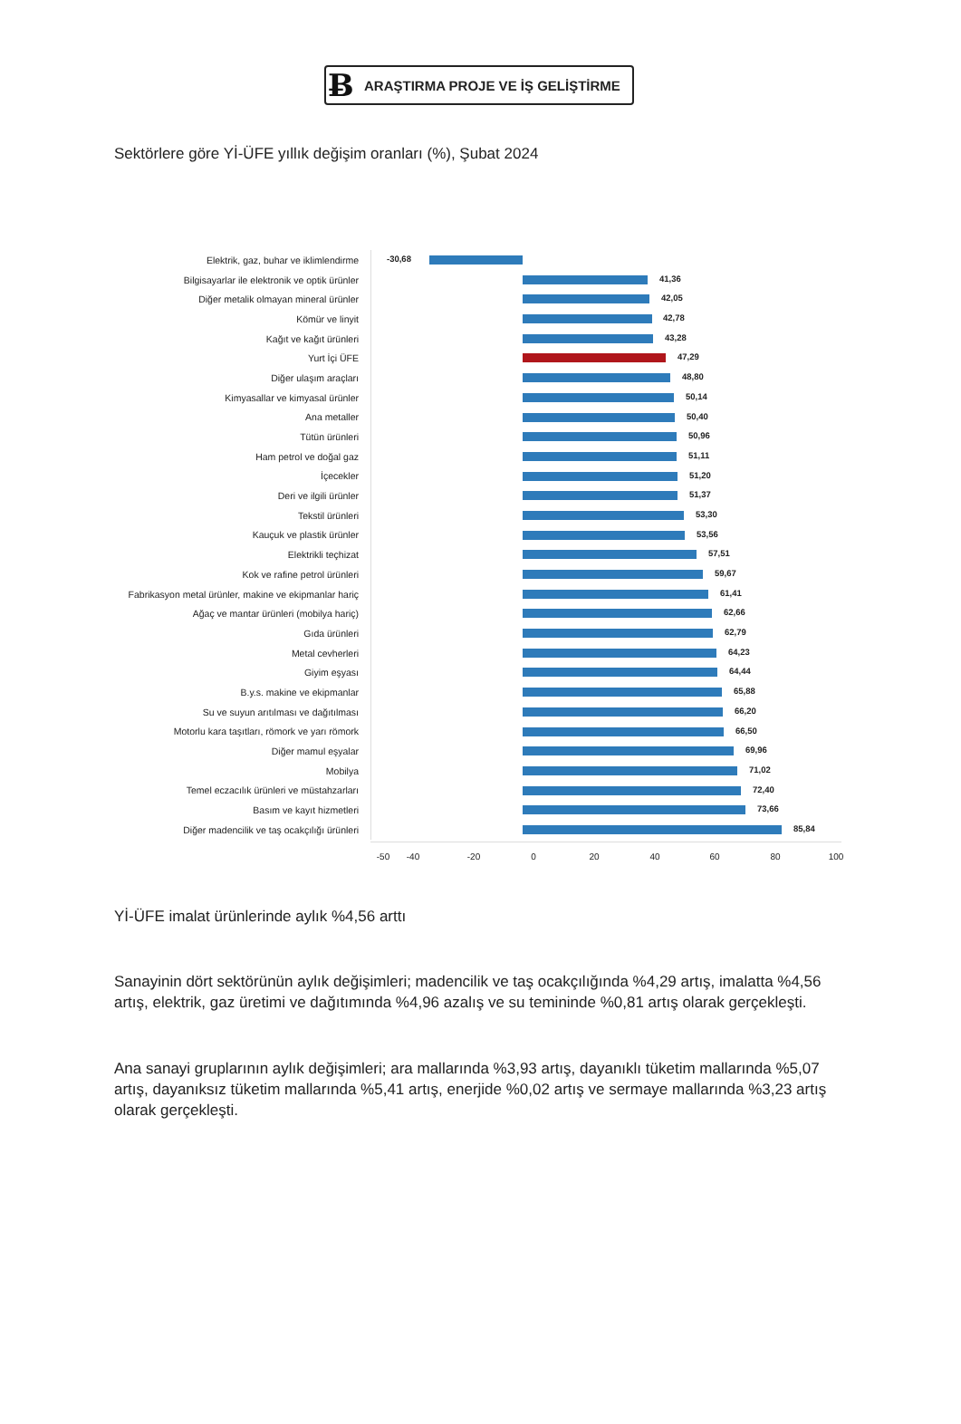Ƀ ARAŞTIRMA PROJE VE İŞ GELİŞTİRME
Sektörlere göre Yİ-ÜFE yıllık değişim oranları (%), Şubat 2024
Elektrik, gaz, buhar ve iklimlendirme
-30,68
Bilgisayarlar ile elektronik ve optik ürünler
41,36
Diğer metalik olmayan mineral ürünler
42,05
Kömür ve linyit
42,78
Kağıt ve kağıt ürünleri
43,28
Yurt İçi ÜFE
47,29
Diğer ulaşım araçları
48,80
Kimyasallar ve kimyasal ürünler
50,14
Ana metaller
50,40
Tütün ürünleri
50,96
Ham petrol ve doğal gaz
51,11
İçecekler
51,20
Deri ve ilgili ürünler
51,37
Tekstil ürünleri
53,30
Kauçuk ve plastik ürünler
53,56
Elektrikli teçhizat
57,51
Kok ve rafine petrol ürünleri
59,67
Fabrikasyon metal ürünler, makine ve ekipmanlar hariç
61,41
Ağaç ve mantar ürünleri (mobilya hariç)
62,66
Gıda ürünleri
62,79
Metal cevherleri
64,23
Giyim eşyası
64,44
B.y.s. makine ve ekipmanlar
65,88
Su ve suyun arıtılması ve dağıtılması
66,20
Motorlu kara taşıtları, römork ve yarı römork
66,50
Diğer mamul eşyalar
69,96
Mobilya
71,02
Temel eczacılık ürünleri ve müstahzarları
72,40
Basım ve kayıt hizmetleri
73,66
Diğer madencilik ve taş ocakçılığı ürünleri
85,84
-50 -40 -20 0 20 40 60 80 100
Yİ-ÜFE imalat ürünlerinde aylık %4,56 arttı
Sanayinin dört sektörünün aylık değişimleri; madencilik ve taş ocakçılığında %4,29 artış, imalatta %4,56 artış, elektrik, gaz üretimi ve dağıtımında %4,96 azalış ve su temininde %0,81 artış olarak gerçekleşti.
Ana sanayi gruplarının aylık değişimleri; ara mallarında %3,93 artış, dayanıklı tüketim mallarında %5,07 artış, dayanıksız tüketim mallarında %5,41 artış, enerjide %0,02 artış ve sermaye mallarında %3,23 artış olarak gerçekleşti.